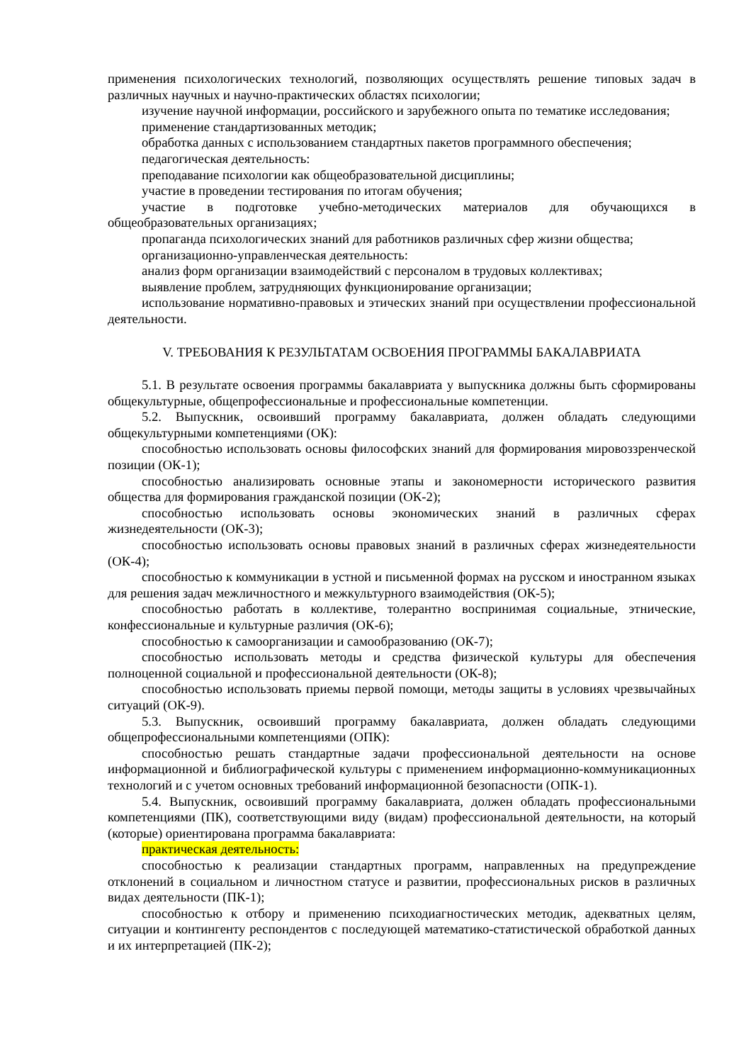применения психологических технологий, позволяющих осуществлять решение типовых задач в различных научных и научно-практических областях психологии;
изучение научной информации, российского и зарубежного опыта по тематике исследования;
применение стандартизованных методик;
обработка данных с использованием стандартных пакетов программного обеспечения;
педагогическая деятельность:
преподавание психологии как общеобразовательной дисциплины;
участие в проведении тестирования по итогам обучения;
участие в подготовке учебно-методических материалов для обучающихся в общеобразовательных организациях;
пропаганда психологических знаний для работников различных сфер жизни общества;
организационно-управленческая деятельность:
анализ форм организации взаимодействий с персоналом в трудовых коллективах;
выявление проблем, затрудняющих функционирование организации;
использование нормативно-правовых и этических знаний при осуществлении профессиональной деятельности.
V. ТРЕБОВАНИЯ К РЕЗУЛЬТАТАМ ОСВОЕНИЯ ПРОГРАММЫ БАКАЛАВРИАТА
5.1. В результате освоения программы бакалавриата у выпускника должны быть сформированы общекультурные, общепрофессиональные и профессиональные компетенции.
5.2. Выпускник, освоивший программу бакалавриата, должен обладать следующими общекультурными компетенциями (ОК):
способностью использовать основы философских знаний для формирования мировоззренческой позиции (ОК-1);
способностью анализировать основные этапы и закономерности исторического развития общества для формирования гражданской позиции (ОК-2);
способностью использовать основы экономических знаний в различных сферах жизнедеятельности (ОК-3);
способностью использовать основы правовых знаний в различных сферах жизнедеятельности (ОК-4);
способностью к коммуникации в устной и письменной формах на русском и иностранном языках для решения задач межличностного и межкультурного взаимодействия (ОК-5);
способностью работать в коллективе, толерантно воспринимая социальные, этнические, конфессиональные и культурные различия (ОК-6);
способностью к самоорганизации и самообразованию (ОК-7);
способностью использовать методы и средства физической культуры для обеспечения полноценной социальной и профессиональной деятельности (ОК-8);
способностью использовать приемы первой помощи, методы защиты в условиях чрезвычайных ситуаций (ОК-9).
5.3. Выпускник, освоивший программу бакалавриата, должен обладать следующими общепрофессиональными компетенциями (ОПК):
способностью решать стандартные задачи профессиональной деятельности на основе информационной и библиографической культуры с применением информационно-коммуникационных технологий и с учетом основных требований информационной безопасности (ОПК-1).
5.4. Выпускник, освоивший программу бакалавриата, должен обладать профессиональными компетенциями (ПК), соответствующими виду (видам) профессиональной деятельности, на который (которые) ориентирована программа бакалавриата:
практическая деятельность:
способностью к реализации стандартных программ, направленных на предупреждение отклонений в социальном и личностном статусе и развитии, профессиональных рисков в различных видах деятельности (ПК-1);
способностью к отбору и применению психодиагностических методик, адекватных целям, ситуации и контингенту респондентов с последующей математико-статистической обработкой данных и их интерпретацией (ПК-2);